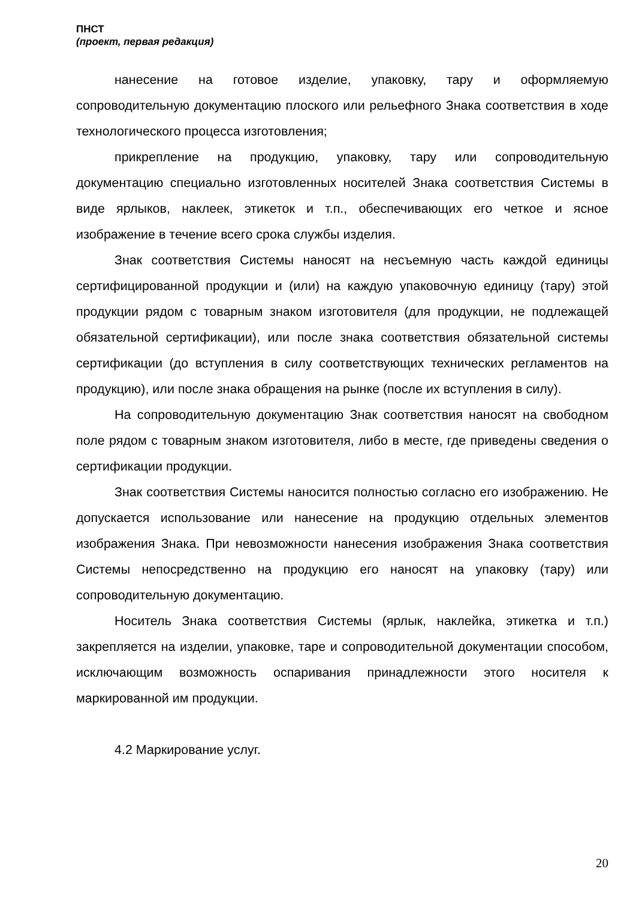ПНСТ
(проект, первая редакция)
нанесение на готовое изделие, упаковку, тару и оформляемую сопроводительную документацию плоского или рельефного Знака соответствия в ходе технологического процесса изготовления;
прикрепление на продукцию, упаковку, тару или сопроводительную документацию специально изготовленных носителей Знака соответствия Системы в виде ярлыков, наклеек, этикеток и т.п., обеспечивающих его четкое и ясное изображение в течение всего срока службы изделия.
Знак соответствия Системы наносят на несъемную часть каждой единицы сертифицированной продукции и (или) на каждую упаковочную единицу (тару) этой продукции рядом с товарным знаком изготовителя (для продукции, не подлежащей обязательной сертификации), или после знака соответствия обязательной системы сертификации (до вступления в силу соответствующих технических регламентов на продукцию), или после знака обращения на рынке (после их вступления в силу).
На сопроводительную документацию Знак соответствия наносят на свободном поле рядом с товарным знаком изготовителя, либо в месте, где приведены сведения о сертификации продукции.
Знак соответствия Системы наносится полностью согласно его изображению. Не допускается использование или нанесение на продукцию отдельных элементов изображения Знака. При невозможности нанесения изображения Знака соответствия Системы непосредственно на продукцию его наносят на упаковку (тару) или сопроводительную документацию.
Носитель Знака соответствия Системы (ярлык, наклейка, этикетка и т.п.) закрепляется на изделии, упаковке, таре и сопроводительной документации способом, исключающим возможность оспаривания принадлежности этого носителя к маркированной им продукции.
4.2 Маркирование услуг.
20